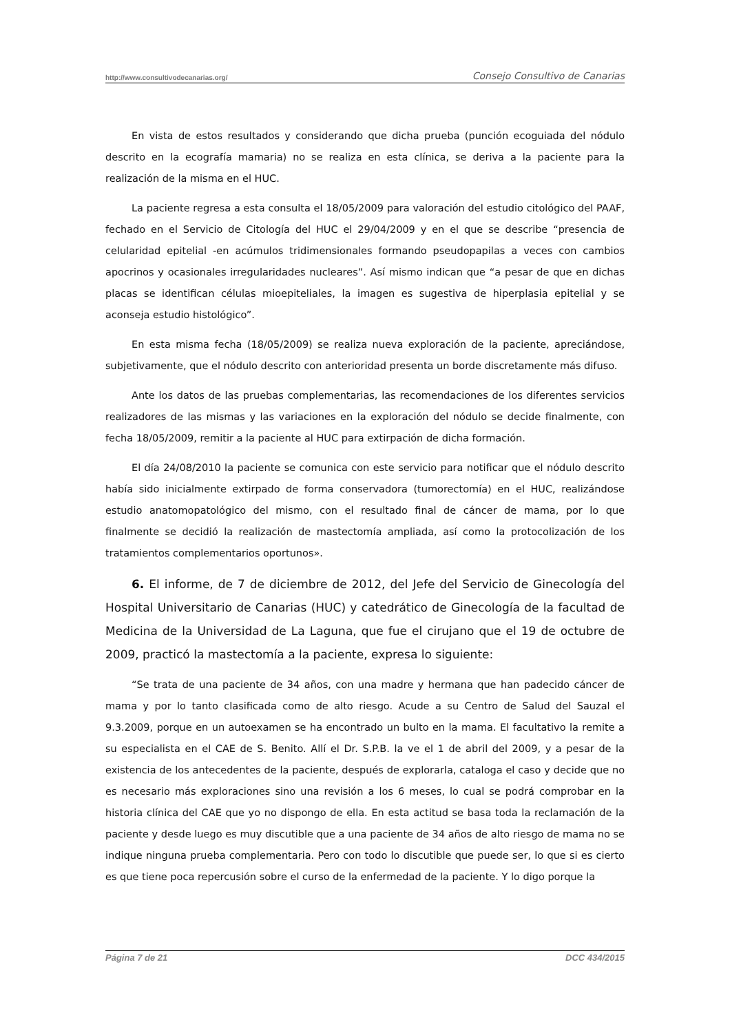http://www.consultivodecanarias.org/ Consejo Consultivo de Canarias
En vista de estos resultados y considerando que dicha prueba (punción ecoguiada del nódulo descrito en la ecografía mamaria) no se realiza en esta clínica, se deriva a la paciente para la realización de la misma en el HUC.
La paciente regresa a esta consulta el 18/05/2009 para valoración del estudio citológico del PAAF, fechado en el Servicio de Citología del HUC el 29/04/2009 y en el que se describe “presencia de celularidad epitelial -en acúmulos tridimensionales formando pseudopapilas a veces con cambios apocrinos y ocasionales irregularidades nucleares”. Así mismo indican que “a pesar de que en dichas placas se identifican células mioepiteliales, la imagen es sugestiva de hiperplasia epitelial y se aconseja estudio histológico”.
En esta misma fecha (18/05/2009) se realiza nueva exploración de la paciente, apreciándose, subjetivamente, que el nódulo descrito con anterioridad presenta un borde discretamente más difuso.
Ante los datos de las pruebas complementarias, las recomendaciones de los diferentes servicios realizadores de las mismas y las variaciones en la exploración del nódulo se decide finalmente, con fecha 18/05/2009, remitir a la paciente al HUC para extirpación de dicha formación.
El día 24/08/2010 la paciente se comunica con este servicio para notificar que el nódulo descrito había sido inicialmente extirpado de forma conservadora (tumorectomía) en el HUC, realizándose estudio anatomopatológico del mismo, con el resultado final de cáncer de mama, por lo que finalmente se decidió la realización de mastectomía ampliada, así como la protocolización de los tratamientos complementarios oportunos».
6. El informe, de 7 de diciembre de 2012, del Jefe del Servicio de Ginecología del Hospital Universitario de Canarias (HUC) y catedrático de Ginecología de la facultad de Medicina de la Universidad de La Laguna, que fue el cirujano que el 19 de octubre de 2009, practicó la mastectomía a la paciente, expresa lo siguiente:
“Se trata de una paciente de 34 años, con una madre y hermana que han padecido cáncer de mama y por lo tanto clasificada como de alto riesgo. Acude a su Centro de Salud del Sauzal el 9.3.2009, porque en un autoexamen se ha encontrado un bulto en la mama. El facultativo la remite a su especialista en el CAE de S. Benito. Allí el Dr. S.P.B. la ve el 1 de abril del 2009, y a pesar de la existencia de los antecedentes de la paciente, después de explorarla, cataloga el caso y decide que no es necesario más exploraciones sino una revisión a los 6 meses, lo cual se podrá comprobar en la historia clínica del CAE que yo no dispongo de ella. En esta actitud se basa toda la reclamación de la paciente y desde luego es muy discutible que a una paciente de 34 años de alto riesgo de mama no se indique ninguna prueba complementaria. Pero con todo lo discutible que puede ser, lo que si es cierto es que tiene poca repercusión sobre el curso de la enfermedad de la paciente. Y lo digo porque la
Página 7 de 21 DCC 434/2015